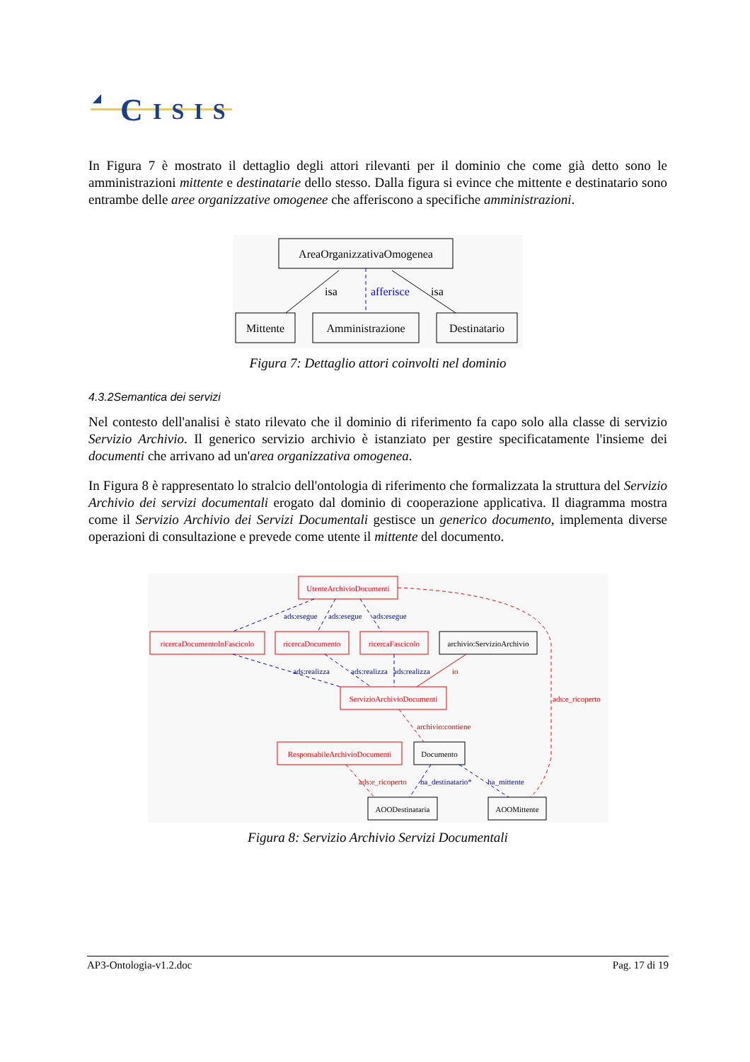C
ISIS
In Figura 7 è mostrato il dettaglio degli attori rilevanti per il dominio che come già detto sono le amministrazioni mittente e destinatarie dello stesso. Dalla figura si evince che mittente e destinatario sono entrambe delle aree organizzative omogenee che afferiscono a specifiche amministrazioni.
AreaOrganizzativaOmogenea
Mittente
Amministrazione
Destinatario
isa
afferisce
isa
Figura 7: Dettaglio attori coinvolti nel dominio
4.3.2Semantica dei servizi
Nel contesto dell'analisi è stato rilevato che il dominio di riferimento fa capo solo alla classe di servizio Servizio Archivio. Il generico servizio archivio è istanziato per gestire specificatamente l'insieme dei documenti che arrivano ad un'area organizzativa omogenea.
In Figura 8 è rappresentato lo stralcio dell'ontologia di riferimento che formalizzata la struttura del Servizio Archivio dei servizi documentali erogato dal dominio di cooperazione applicativa. Il diagramma mostra come il Servizio Archivio dei Servizi Documentali gestisce un generico documento, implementa diverse operazioni di consultazione e prevede come utente il mittente del documento.
UtenteArchivioDocumenti
ricercaDocumentoInFascicolo
ricercaDocumento
ricercaFascicolo
ServizioArchivioDocumenti
ResponsabileArchivioDocumenti
archivio:contiene
ads:e_ricoperto
ads:e_ricoperto
io
archivio:ServizioArchivio
Documento
AOODestinataria
AOOMittente
ads:esegue
ads:esegue
ads:esegue
ads:realizza
ads:realizza
ads:realizza
ha_destinatario*
ha_mittente
Figura 8: Servizio Archivio Servizi Documentali
AP3-Ontologia-v1.2.doc Pag. 17 di 19